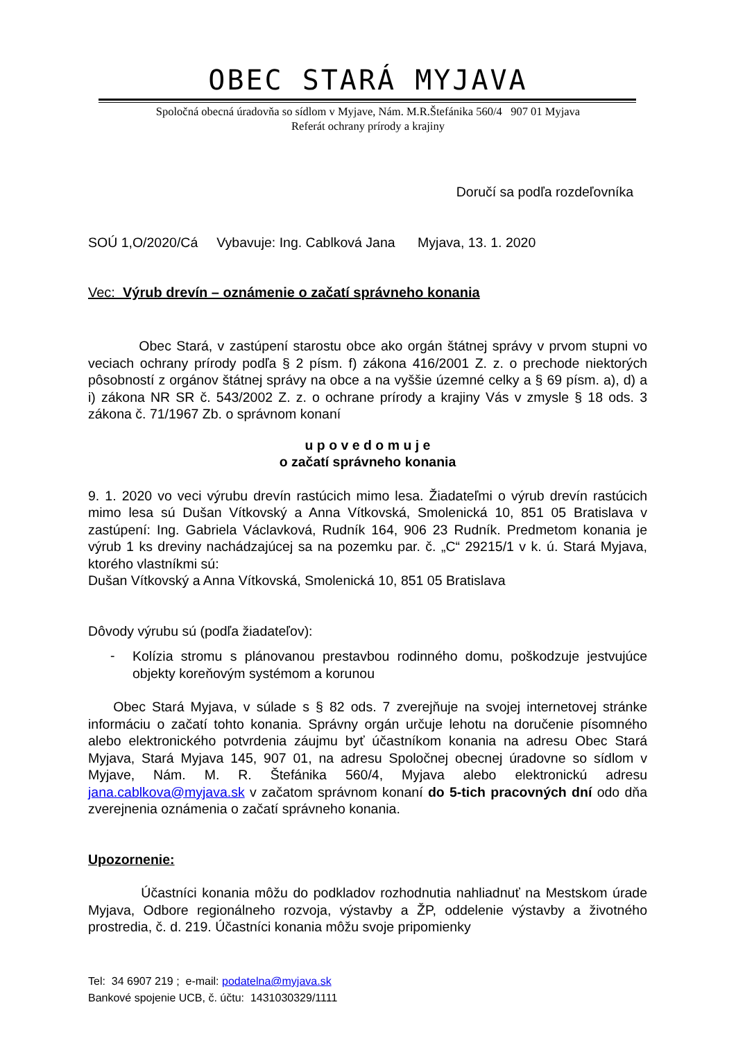OBEC STARÁ MYJAVA
Spoločná obecná úradovňa so sídlom v Myjave, Nám. M.R.Štefánika 560/4 907 01 Myjava
Referát ochrany prírody a krajiny
Doručí sa podľa rozdeľovníka
SOÚ 1,O/2020/Cá Vybavuje: Ing. Cablková Jana Myjava, 13. 1. 2020
Vec: Výrub drevín – oznámenie o začatí správneho konania
Obec Stará, v zastúpení starostu obce ako orgán štátnej správy v prvom stupni vo veciach ochrany prírody podľa § 2 písm. f) zákona 416/2001 Z. z. o prechode niektorých pôsobností z orgánov štátnej správy na obce a na vyššie územné celky a § 69 písm. a), d) a i) zákona NR SR č. 543/2002 Z. z. o ochrane prírody a krajiny Vás v zmysle § 18 ods. 3 zákona č. 71/1967 Zb. o správnom konaní
u p o v e d o m u j e
o začatí správneho konania
9. 1. 2020 vo veci výrubu drevín rastúcich mimo lesa. Žiadateľmi o výrub drevín rastúcich mimo lesa sú Dušan Vítkovský a Anna Vítkovská, Smolenická 10, 851 05 Bratislava v zastúpení: Ing. Gabriela Václavková, Rudník 164, 906 23 Rudník. Predmetom konania je výrub 1 ks dreviny nachádzajúcej sa na pozemku par. č. „C“ 29215/1 v k. ú. Stará Myjava, ktorého vlastníkmi sú:
Dušan Vítkovský a Anna Vítkovská, Smolenická 10, 851 05 Bratislava
Dôvody výrubu sú (podľa žiadateľov):
-
Kolízia stromu s plánovanou prestavbou rodinného domu, poškodzuje jestvujúce objekty koreňovým systémom a korunou
Obec Stará Myjava, v súlade s § 82 ods. 7 zverejňuje na svojej internetovej stránke informáciu o začatí tohto konania. Správny orgán určuje lehotu na doručenie písomného alebo elektronického potvrdenia záujmu byť účastníkom konania na adresu Obec Stará Myjava, Stará Myjava 145, 907 01, na adresu Spoločnej obecnej úradovne so sídlom v Myjave, Nám. M. R. Štefánika 560/4, Myjava alebo elektronickú adresu jana.cablkova@myjava.sk v začatom správnom konaní do 5-tich pracovných dní odo dňa zverejnenia oznámenia o začatí správneho konania.
Upozornenie:
Účastníci konania môžu do podkladov rozhodnutia nahliadnuť na Mestskom úrade Myjava, Odbore regionálneho rozvoja, výstavby a ŽP, oddelenie výstavby a životného prostredia, č. d. 219. Účastníci konania môžu svoje pripomienky
Tel: 34 6907 219 ; e-mail: podatelna@myjava.sk
Bankové spojenie UCB, č. účtu: 1431030329/1111